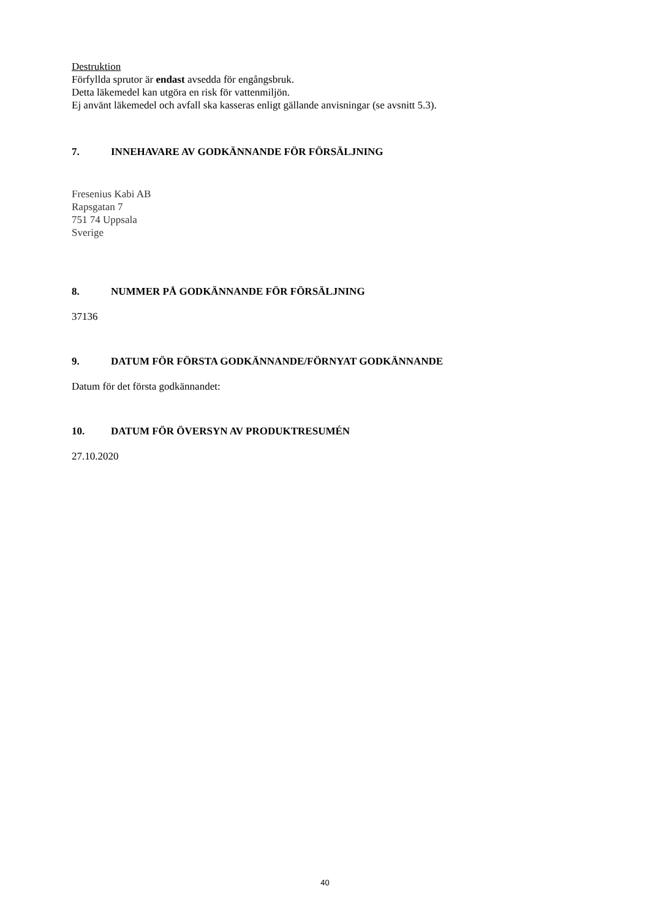Destruktion
Förfyllda sprutor är endast avsedda för engångsbruk.
Detta läkemedel kan utgöra en risk för vattenmiljön.
Ej använt läkemedel och avfall ska kasseras enligt gällande anvisningar (se avsnitt 5.3).
7. INNEHAVARE AV GODKÄNNANDE FÖR FÖRSÄLJNING
Fresenius Kabi AB
Rapsgatan 7
751 74 Uppsala
Sverige
8. NUMMER PÅ GODKÄNNANDE FÖR FÖRSÄLJNING
37136
9. DATUM FÖR FÖRSTA GODKÄNNANDE/FÖRNYAT GODKÄNNANDE
Datum för det första godkännandet:
10. DATUM FÖR ÖVERSYN AV PRODUKTRESUMÉN
27.10.2020
40